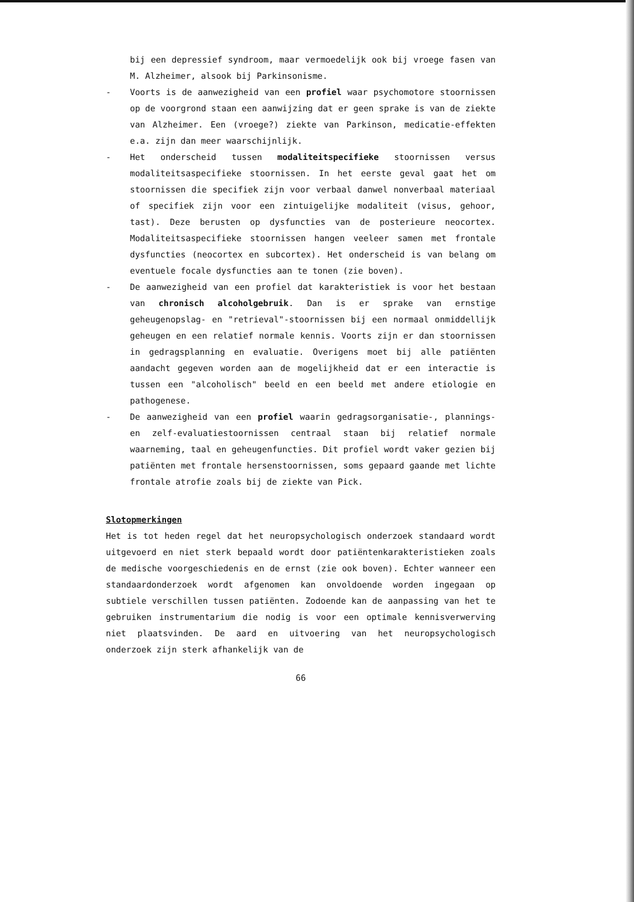bij een depressief syndroom, maar vermoedelijk ook bij vroege fasen van M. Alzheimer, alsook bij Parkinsonisme.
- Voorts is de aanwezigheid van een profiel waar psychomotore stoornissen op de voorgrond staan een aanwijzing dat er geen sprake is van de ziekte van Alzheimer. Een (vroege?) ziekte van Parkinson, medicatie-effekten e.a. zijn dan meer waarschijnlijk.
- Het onderscheid tussen modaliteitspecifieke stoornissen versus modaliteitsaspecifieke stoornissen. In het eerste geval gaat het om stoornissen die specifiek zijn voor verbaal danwel nonverbaal materiaal of specifiek zijn voor een zintuigelijke modaliteit (visus, gehoor, tast). Deze berusten op dysfuncties van de posterieure neocortex. Modaliteitsaspecifieke stoornissen hangen veeleer samen met frontale dysfuncties (neocortex en subcortex). Het onderscheid is van belang om eventuele focale dysfuncties aan te tonen (zie boven).
- De aanwezigheid van een profiel dat karakteristiek is voor het bestaan van chronisch alcoholgebruik. Dan is er sprake van ernstige geheugenopslag- en "retrieval"-stoornissen bij een normaal onmiddellijk geheugen en een relatief normale kennis. Voorts zijn er dan stoornissen in gedragsplanning en evaluatie. Overigens moet bij alle patiënten aandacht gegeven worden aan de mogelijkheid dat er een interactie is tussen een "alcoholisch" beeld en een beeld met andere etiologie en pathogenese.
- De aanwezigheid van een profiel waarin gedragsorganisatie-, plannings- en zelf-evaluatiestoornissen centraal staan bij relatief normale waarneming, taal en geheugenfuncties. Dit profiel wordt vaker gezien bij patiënten met frontale hersenstoornissen, soms gepaard gaande met lichte frontale atrofie zoals bij de ziekte van Pick.
Slotopmerkingen
Het is tot heden regel dat het neuropsychologisch onderzoek standaard wordt uitgevoerd en niet sterk bepaald wordt door patiëntenkarakteristieken zoals de medische voorgeschiedenis en de ernst (zie ook boven). Echter wanneer een standaardonderzoek wordt afgenomen kan onvoldoende worden ingegaan op subtiele verschillen tussen patiënten. Zodoende kan de aanpassing van het te gebruiken instrumentarium die nodig is voor een optimale kennisverwerving niet plaatsvinden. De aard en uitvoering van het neuropsychologisch onderzoek zijn sterk afhankelijk van de
66